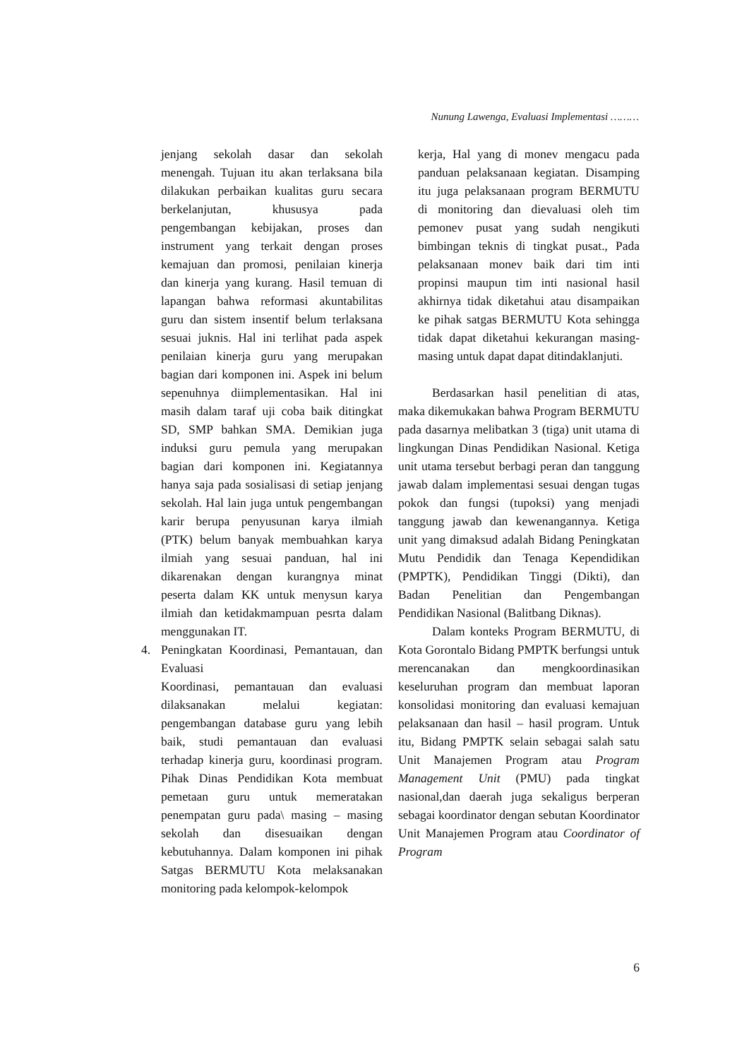Nunung Lawenga, Evaluasi Implementasi ………
jenjang sekolah dasar dan sekolah menengah. Tujuan itu akan terlaksana bila dilakukan perbaikan kualitas guru secara berkelanjutan, khususya pada pengembangan kebijakan, proses dan instrument yang terkait dengan proses kemajuan dan promosi, penilaian kinerja dan kinerja yang kurang. Hasil temuan di lapangan bahwa reformasi akuntabilitas guru dan sistem insentif belum terlaksana sesuai juknis. Hal ini terlihat pada aspek penilaian kinerja guru yang merupakan bagian dari komponen ini. Aspek ini belum sepenuhnya diimplementasikan. Hal ini masih dalam taraf uji coba baik ditingkat SD, SMP bahkan SMA. Demikian juga induksi guru pemula yang merupakan bagian dari komponen ini. Kegiatannya hanya saja pada sosialisasi di setiap jenjang sekolah. Hal lain juga untuk pengembangan karir berupa penyusunan karya ilmiah (PTK) belum banyak membuahkan karya ilmiah yang sesuai panduan, hal ini dikarenakan dengan kurangnya minat peserta dalam KK untuk menysun karya ilmiah dan ketidakmampuan pesrta dalam menggunakan IT.
4. Peningkatan Koordinasi, Pemantauan, dan Evaluasi
Koordinasi, pemantauan dan evaluasi dilaksanakan melalui kegiatan: pengembangan database guru yang lebih baik, studi pemantauan dan evaluasi terhadap kinerja guru, koordinasi program. Pihak Dinas Pendidikan Kota membuat pemetaan guru untuk memeratakan penempatan guru pada\ masing – masing sekolah dan disesuaikan dengan kebutuhannya. Dalam komponen ini pihak Satgas BERMUTU Kota melaksanakan monitoring pada kelompok-kelompok
kerja, Hal yang di monev mengacu pada panduan pelaksanaan kegiatan. Disamping itu juga pelaksanaan program BERMUTU di monitoring dan dievaluasi oleh tim pemonev pusat yang sudah nengikuti bimbingan teknis di tingkat pusat., Pada pelaksanaan monev baik dari tim inti propinsi maupun tim inti nasional hasil akhirnya tidak diketahui atau disampaikan ke pihak satgas BERMUTU Kota sehingga tidak dapat diketahui kekurangan masing-masing untuk dapat dapat ditindaklanjuti.
Berdasarkan hasil penelitian di atas, maka dikemukakan bahwa Program BERMUTU pada dasarnya melibatkan 3 (tiga) unit utama di lingkungan Dinas Pendidikan Nasional. Ketiga unit utama tersebut berbagi peran dan tanggung jawab dalam implementasi sesuai dengan tugas pokok dan fungsi (tupoksi) yang menjadi tanggung jawab dan kewenangannya. Ketiga unit yang dimaksud adalah Bidang Peningkatan Mutu Pendidik dan Tenaga Kependidikan (PMPTK), Pendidikan Tinggi (Dikti), dan Badan Penelitian dan Pengembangan Pendidikan Nasional (Balitbang Diknas).
Dalam konteks Program BERMUTU, di Kota Gorontalo Bidang PMPTK berfungsi untuk merencanakan dan mengkoordinasikan keseluruhan program dan membuat laporan konsolidasi monitoring dan evaluasi kemajuan pelaksanaan dan hasil – hasil program. Untuk itu, Bidang PMPTK selain sebagai salah satu Unit Manajemen Program atau Program Management Unit (PMU) pada tingkat nasional,dan daerah juga sekaligus berperan sebagai koordinator dengan sebutan Koordinator Unit Manajemen Program atau Coordinator of Program
6